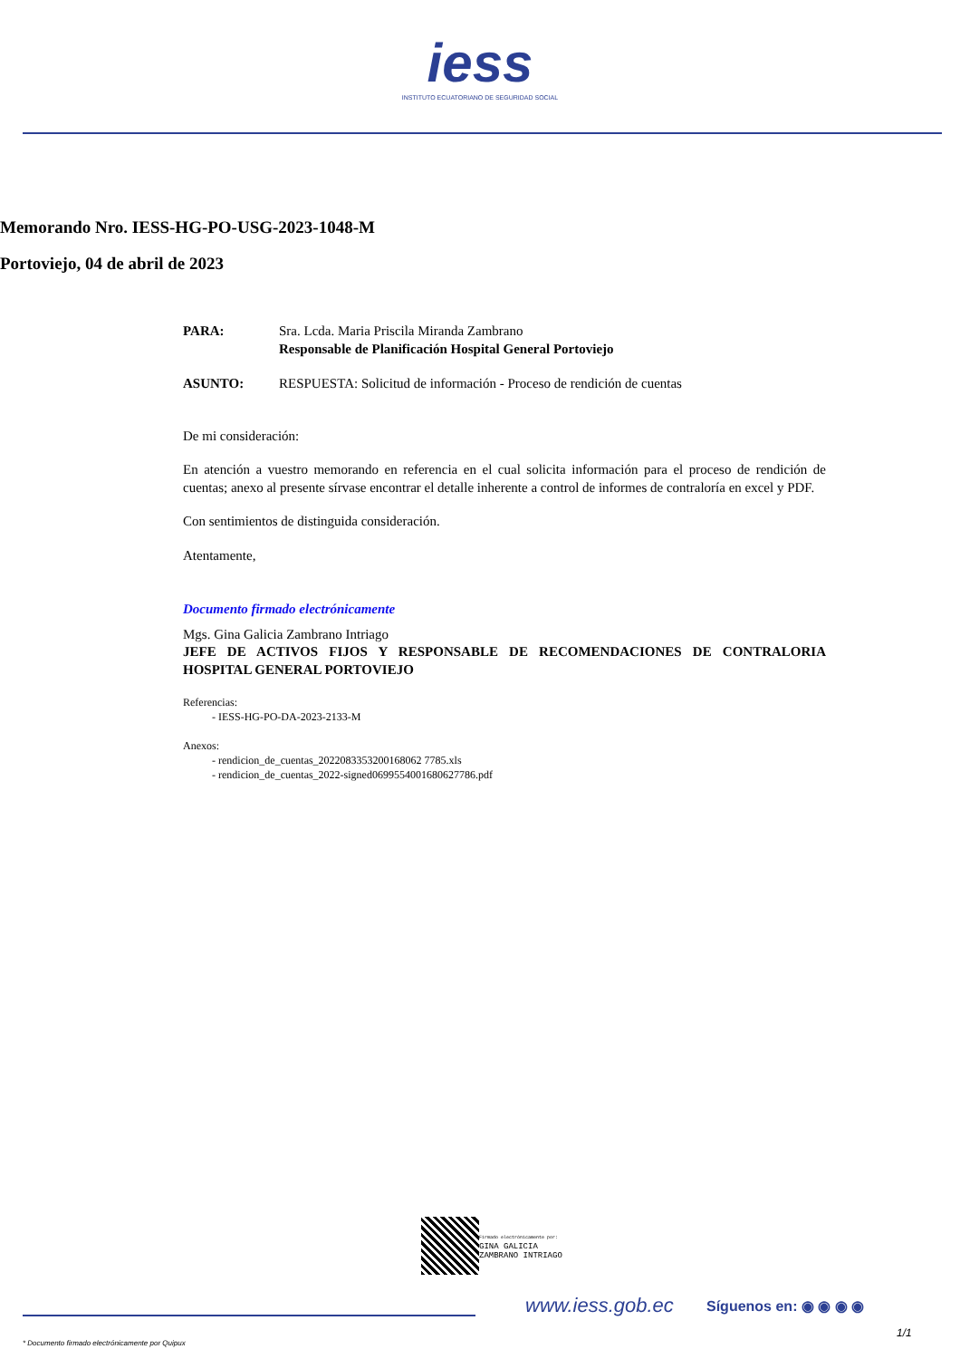iess
INSTITUTO ECUATORIANO DE SEGURIDAD SOCIAL
Memorando Nro. IESS-HG-PO-USG-2023-1048-M
Portoviejo, 04 de abril de 2023
PARA: Sra. Lcda. Maria Priscila Miranda Zambrano
Responsable de Planificación Hospital General Portoviejo
ASUNTO: RESPUESTA: Solicitud de información - Proceso de rendición de cuentas
De mi consideración:
En atención a vuestro memorando en referencia en el cual solicita información para el proceso de rendición de cuentas; anexo al presente sírvase encontrar el detalle inherente a control de informes de contraloría en excel y PDF.
Con sentimientos de distinguida consideración.
Atentamente,
Documento firmado electrónicamente
Mgs. Gina Galicia Zambrano Intriago
JEFE DE ACTIVOS FIJOS Y RESPONSABLE DE RECOMENDACIONES DE CONTRALORIA HOSPITAL GENERAL PORTOVIEJO
Referencias:
- IESS-HG-PO-DA-2023-2133-M
Anexos:
- rendicion_de_cuentas_2022083353200168062 7785.xls
- rendicion_de_cuentas_2022-signed0699554001680627786.pdf
Firmado electrónicamente por:
GINA GALICIA
ZAMBRANO INTRIAGO
www.iess.gob.ec Síguenos en: ◉ ◉ ◉ ◉
* Documento firmado electrónicamente por Quipux
1/1